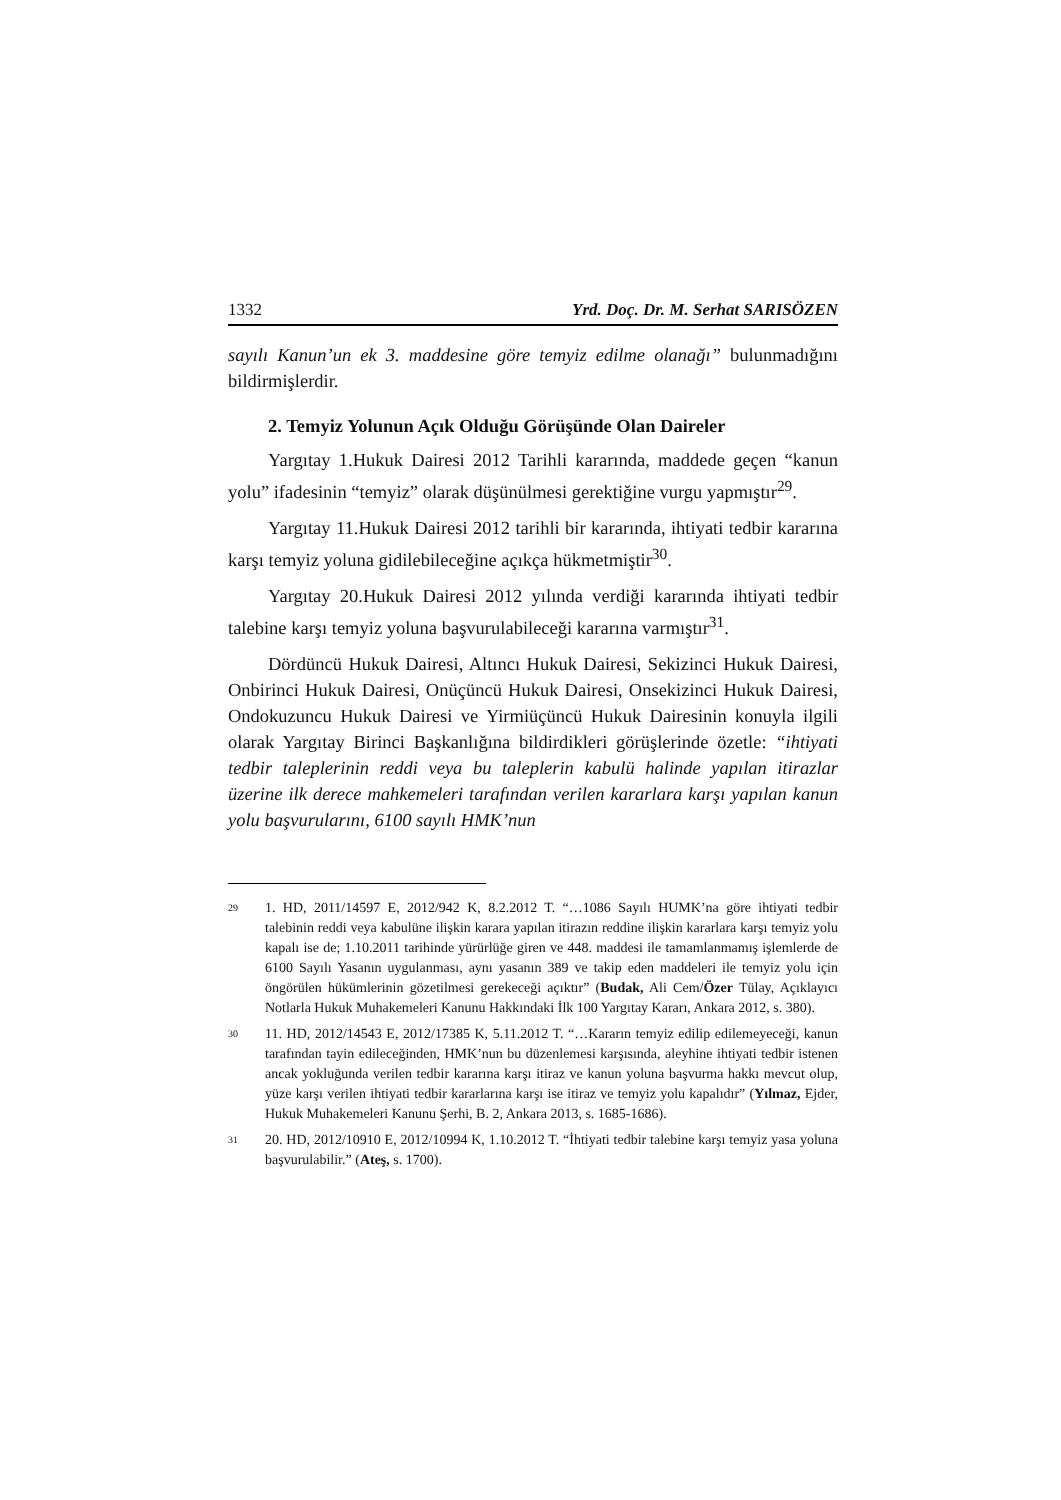1332 Yrd. Doç. Dr. M. Serhat SARISÖZEN
sayılı Kanun’un ek 3. maddesine göre temyiz edilme olanağı” bulunmadığını bildirmişlerdir.
2. Temyiz Yolunun Açık Olduğu Görüşünde Olan Daireler
Yargıtay 1.Hukuk Dairesi 2012 Tarihli kararında, maddede geçen “kanun yolu” ifadesinin “temyiz” olarak düşünülmesi gerektiğine vurgu yapmıştır<sup>29</sup>.
Yargıtay 11.Hukuk Dairesi 2012 tarihli bir kararında, ihtiyati tedbir kararına karşı temyiz yoluna gidilebileceğine açıkça hükmetmiştir<sup>30</sup>.
Yargıtay 20.Hukuk Dairesi 2012 yılında verdiği kararında ihtiyati tedbir talebine karşı temyiz yoluna başvurulabileceği kararına varmıştır<sup>31</sup>.
Dördüncü Hukuk Dairesi, Altıncı Hukuk Dairesi, Sekizinci Hukuk Dairesi, Onbirinci Hukuk Dairesi, Onüçüncü Hukuk Dairesi, Onsekizinci Hukuk Dairesi, Ondokuzuncu Hukuk Dairesi ve Yirmiüçüncü Hukuk Dairesinin konuyla ilgili olarak Yargıtay Birinci Başkanlığına bildirdikleri görüşlerinde özetle: “ihtiyati tedbir taleplerinin reddi veya bu taleplerin kabulü halinde yapılan itirazlar üzerine ilk derece mahkemeleri tarafından verilen kararlara karşı yapılan kanun yolu başvurularını, 6100 sayılı HMK’nun
<sup>29</sup>
1. HD, 2011/14597 E, 2012/942 K, 8.2.2012 T. “…1086 Sayılı HUMK’na göre ihtiyati tedbir talebinin reddi veya kabulüne ilişkin karara yapılan itirazın reddine ilişkin kararlara karşı temyiz yolu kapalı ise de; 1.10.2011 tarihinde yürürlüğe giren ve 448. maddesi ile tamamlanmamış işlemlerde de 6100 Sayılı Yasanın uygulanması, aynı yasanın 389 ve takip eden maddeleri ile temyiz yolu için öngörülen hükümlerinin gözetilmesi gerekeceği açıktır” (Budak, Ali Cem/Özer Tülay, Açıklayıcı Notlarla Hukuk Muhakemeleri Kanunu Hakkındaki İlk 100 Yargıtay Kararı, Ankara 2012, s. 380).
<sup>30</sup>
11. HD, 2012/14543 E, 2012/17385 K, 5.11.2012 T. “…Kararın temyiz edilip edilemeyeceği, kanun tarafından tayin edileceğinden, HMK’nun bu düzenlemesi karşısında, aleyhine ihtiyati tedbir istenen ancak yokluğunda verilen tedbir kararına karşı itiraz ve kanun yoluna başvurma hakkı mevcut olup, yüze karşı verilen ihtiyati tedbir kararlarına karşı ise itiraz ve temyiz yolu kapalıdır” (Yılmaz, Ejder, Hukuk Muhakemeleri Kanunu Şerhi, B. 2, Ankara 2013, s. 1685-1686).
<sup>31</sup>
20. HD, 2012/10910 E, 2012/10994 K, 1.10.2012 T. “İhtiyati tedbir talebine karşı temyiz yasa yoluna başvurulabilir.” (Ateş, s. 1700).